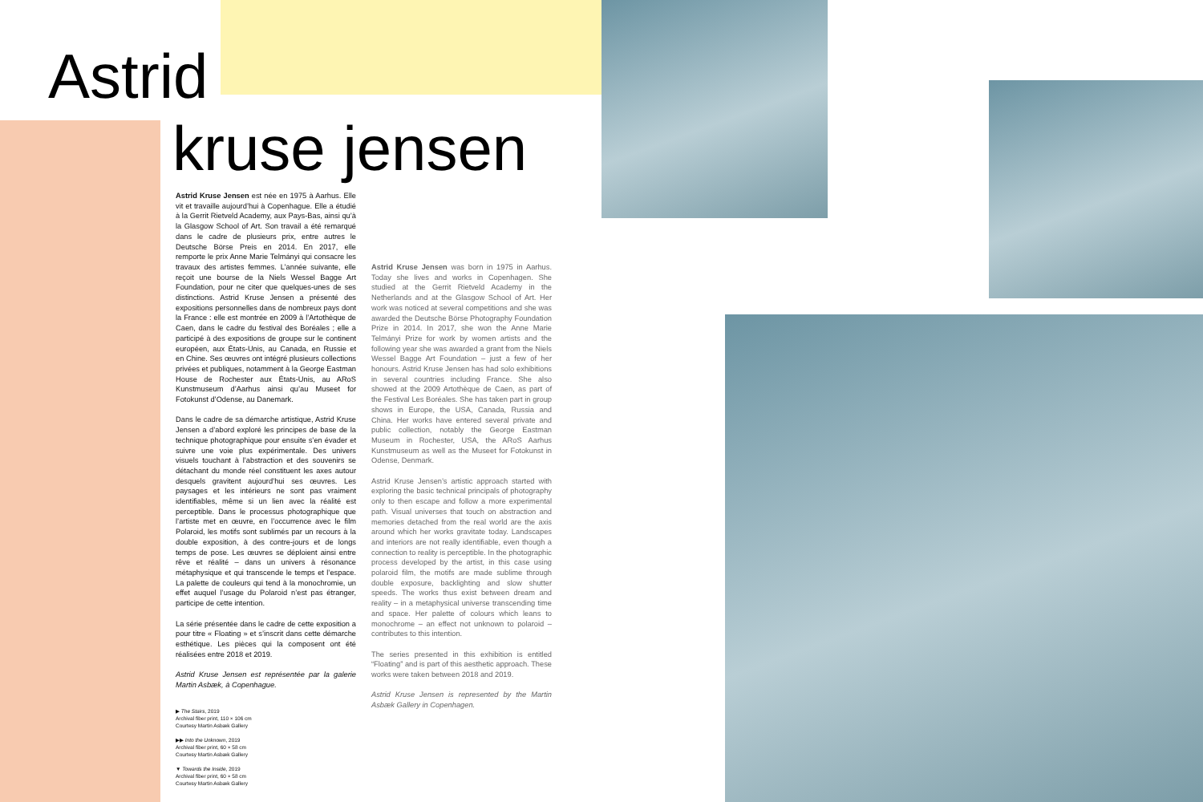Astrid
kruse jensen
Astrid Kruse Jensen est née en 1975 à Aarhus. Elle vit et travaille aujourd’hui à Copenhague. Elle a étudié à la Gerrit Rietveld Academy, aux Pays-Bas, ainsi qu’à la Glasgow School of Art. Son travail a été remarqué dans le cadre de plusieurs prix, entre autres le Deutsche Börse Preis en 2014. En 2017, elle remporte le prix Anne Marie Telmányi qui consacre les travaux des artistes femmes. L’année suivante, elle reçoit une bourse de la Niels Wessel Bagge Art Foundation, pour ne citer que quelques-unes de ses distinctions. Astrid Kruse Jensen a présenté des expositions personnelles dans de nombreux pays dont la France : elle est montrée en 2009 à l’Artothèque de Caen, dans le cadre du festival des Boréales ; elle a participé à des expositions de groupe sur le continent européen, aux États-Unis, au Canada, en Russie et en Chine. Ses œuvres ont intégré plusieurs collections privées et publiques, notamment à la George Eastman House de Rochester aux États-Unis, au ARoS Kunstmuseum d’Aarhus ainsi qu’au Museet for Fotokunst d’Odense, au Danemark.
Dans le cadre de sa démarche artistique, Astrid Kruse Jensen a d’abord exploré les principes de base de la technique photographique pour ensuite s’en évader et suivre une voie plus expérimentale. Des univers visuels touchant à l’abstraction et des souvenirs se détachant du monde réel constituent les axes autour desquels gravitent aujourd’hui ses œuvres. Les paysages et les intérieurs ne sont pas vraiment identifiables, même si un lien avec la réalité est perceptible. Dans le processus photographique que l’artiste met en œuvre, en l’occurrence avec le film Polaroid, les motifs sont sublimés par un recours à la double exposition, à des contre-jours et de longs temps de pose. Les œuvres se déploient ainsi entre rêve et réalité – dans un univers à résonance métaphysique et qui transcende le temps et l’espace. La palette de couleurs qui tend à la monochromie, un effet auquel l’usage du Polaroid n’est pas étranger, participe de cette intention.
La série présentée dans le cadre de cette exposition a pour titre « Floating » et s’inscrit dans cette démarche esthétique. Les pièces qui la composent ont été réalisées entre 2018 et 2019.
Astrid Kruse Jensen est représentée par la galerie Martin Asbæk, à Copenhague.
▶ The Stairs, 2019
Archival fiber print, 110 × 106 cm
Courtesy Martin Asbæk Gallery
▶▶ Into the Unknown, 2019
Archival fiber print, 60 × 58 cm
Courtesy Martin Asbæk Gallery
▼ Towards the Inside, 2019
Archival fiber print, 60 × 58 cm
Courtesy Martin Asbæk Gallery
Astrid Kruse Jensen was born in 1975 in Aarhus. Today she lives and works in Copenhagen. She studied at the Gerrit Rietveld Academy in the Netherlands and at the Glasgow School of Art. Her work was noticed at several competitions and she was awarded the Deutsche Börse Photography Foundation Prize in 2014. In 2017, she won the Anne Marie Telmányi Prize for work by women artists and the following year she was awarded a grant from the Niels Wessel Bagge Art Foundation – just a few of her honours. Astrid Kruse Jensen has had solo exhibitions in several countries including France. She also showed at the 2009 Artothèque de Caen, as part of the Festival Les Boréales. She has taken part in group shows in Europe, the USA, Canada, Russia and China. Her works have entered several private and public collection, notably the George Eastman Museum in Rochester, USA, the ARoS Aarhus Kunstmuseum as well as the Museet for Fotokunst in Odense, Denmark.
Astrid Kruse Jensen’s artistic approach started with exploring the basic technical principals of photography only to then escape and follow a more experimental path. Visual universes that touch on abstraction and memories detached from the real world are the axis around which her works gravitate today. Landscapes and interiors are not really identifiable, even though a connection to reality is perceptible. In the photographic process developed by the artist, in this case using polaroid film, the motifs are made sublime through double exposure, backlighting and slow shutter speeds. The works thus exist between dream and reality – in a metaphysical universe transcending time and space. Her palette of colours which leans to monochrome – an effect not unknown to polaroid – contributes to this intention.
The series presented in this exhibition is entitled “Floating” and is part of this aesthetic approach. These works were taken between 2018 and 2019.
Astrid Kruse Jensen is represented by the Martin Asbæk Gallery in Copenhagen.